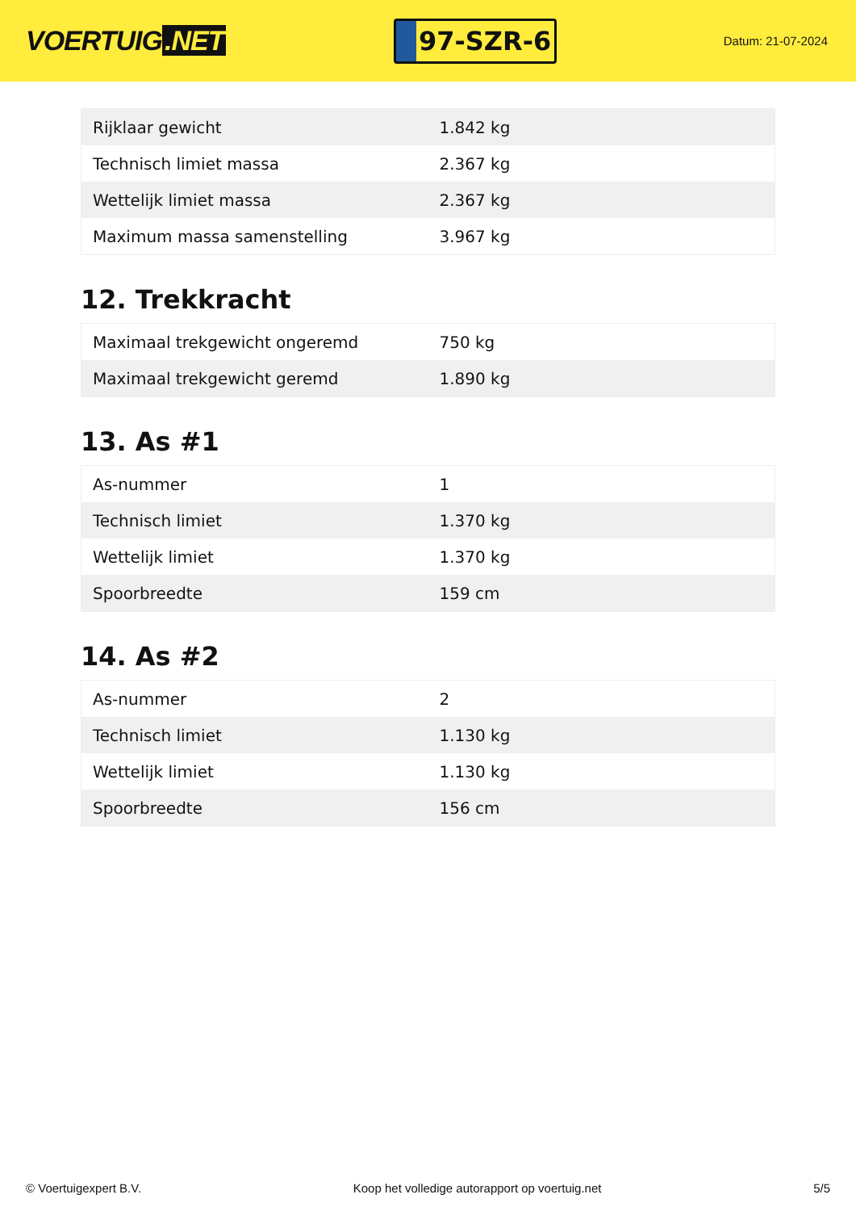VOERTUIG.NET
97-SZR-6
Datum: 21-07-2024
| Rijklaar gewicht | 1.842 kg |
| Technisch limiet massa | 2.367 kg |
| Wettelijk limiet massa | 2.367 kg |
| Maximum massa samenstelling | 3.967 kg |
12. Trekkracht
| Maximaal trekgewicht ongeremd | 750 kg |
| Maximaal trekgewicht geremd | 1.890 kg |
13. As #1
| As-nummer | 1 |
| Technisch limiet | 1.370 kg |
| Wettelijk limiet | 1.370 kg |
| Spoorbreedte | 159 cm |
14. As #2
| As-nummer | 2 |
| Technisch limiet | 1.130 kg |
| Wettelijk limiet | 1.130 kg |
| Spoorbreedte | 156 cm |
© Voertuigexpert B.V. Koop het volledige autorapport op voertuig.net 5/5